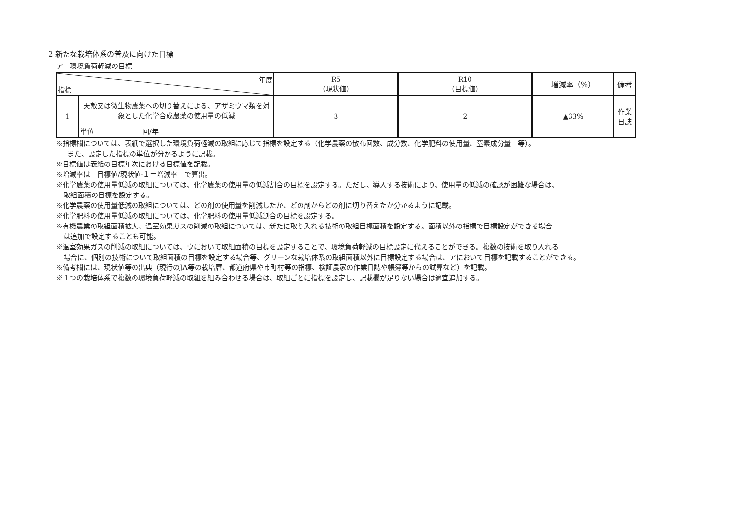2 新たな栽培体系の普及に向けた目標
ア　環境負荷軽減の目標
| 年度 指標 | | R5 （現状値） | R10 （目標値） | 増減率（%） | 備考 |
| --- | --- | --- | --- | --- | --- |
| 1 | 天敵又は微生物農薬への切り替えによる、アザミウマ類を対象とした化学合成農薬の使用量の低減 | 3 | 2 | ▲33% | 作業日誌 |
| | 単位 回/年 | | | | |
※指標欄については、表紙で選択した環境負荷軽減の取組に応じて指標を設定する（化学農薬の散布回数、成分数、化学肥料の使用量、窒素成分量　等）。
また、設定した指標の単位が分かるように記載。
※目標値は表紙の目標年次における目標値を記載。
※増減率は　目標値/現状値-１＝増減率　で算出。
※化学農薬の使用量低減の取組については、化学農薬の使用量の低減割合の目標を設定する。ただし、導入する技術により、使用量の低減の確認が困難な場合は、
取組面積の目標を設定する。
※化学農薬の使用量低減の取組については、どの剤の使用量を削減したか、どの剤からどの剤に切り替えたか分かるように記載。
※化学肥料の使用量低減の取組については、化学肥料の使用量低減割合の目標を設定する。
※有機農業の取組面積拡大、温室効果ガスの削減の取組については、新たに取り入れる技術の取組目標面積を設定する。面積以外の指標で目標設定ができる場合
は追加で設定することも可能。
※温室効果ガスの削減の取組については、ウにおいて取組面積の目標を設定することで、環境負荷軽減の目標設定に代えることができる。複数の技術を取り入れる
場合に、個別の技術について取組面積の目標を設定する場合等、グリーンな栽培体系の取組面積以外に目標設定する場合は、アにおいて目標を記載することができる。
※備考欄には、現状値等の出典（現行のJA等の栽培暦、都道府県や市町村等の指標、検証農家の作業日誌や帳簿等からの試算など）を記載。
※１つの栽培体系で複数の環境負荷軽減の取組を組み合わせる場合は、取組ごとに指標を設定し、記載欄が足りない場合は適宜追加する。